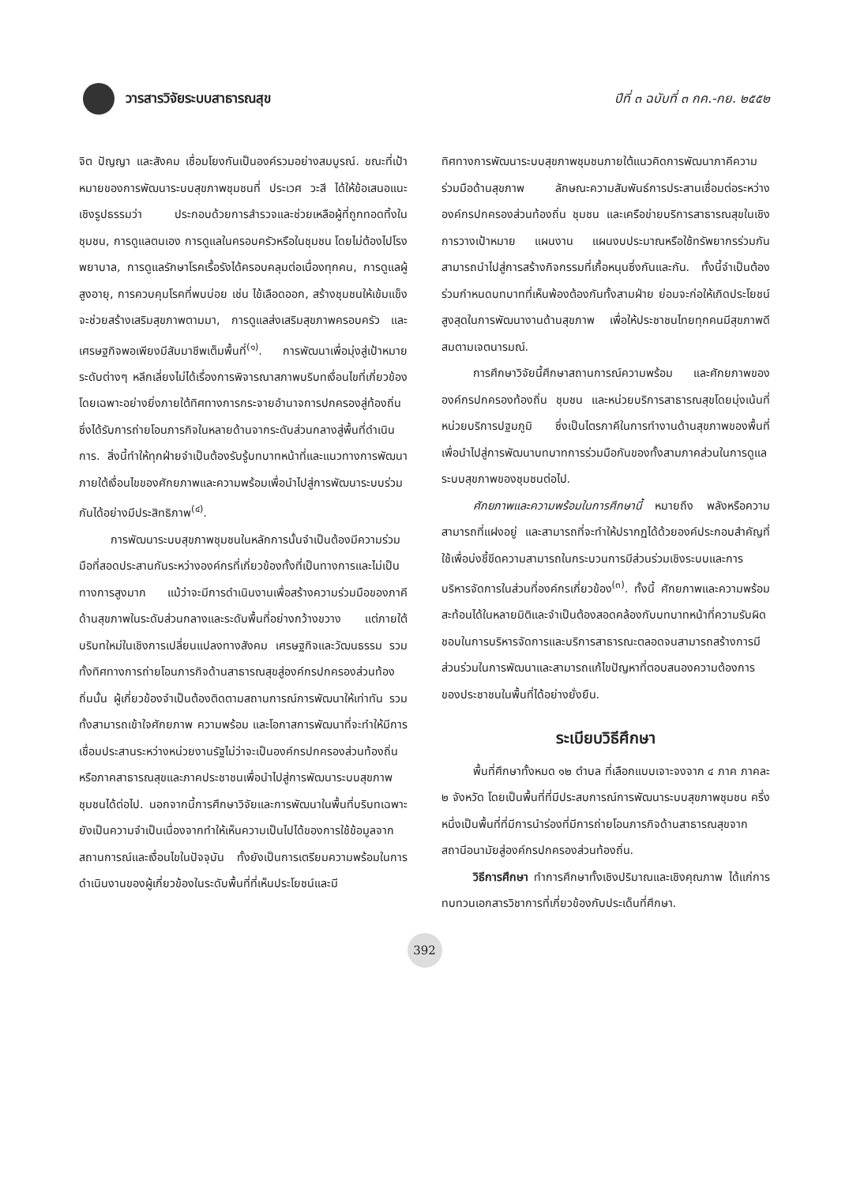วารสารวิจัยระบบสาธารณสุข ปีที่ ๓ ฉบับที่ ๓ กค.-กย. ๒๕๕๒
จิต ปัญญา และสังคม เชื่อมโยงกันเป็นองค์รวมอย่างสมบูรณ์. ขณะที่เป้าหมายของการพัฒนาระบบสุขภาพชุมชนที่ ประเวศ วะสี ได้ให้ข้อเสนอแนะเชิงรูปธรรมว่า ประกอบด้วยการสำรวจและช่วยเหลือผู้ที่ถูกทอดทิ้งในชุมชน, การดูแลตนเอง การดูแลในครอบครัวหรือในชุมชน โดยไม่ต้องไปโรงพยาบาล, การดูแลรักษาโรคเรื้อรังได้ครอบคลุมต่อเนื่องทุกคน, การดูแลผู้สูงอายุ, การควบคุมโรคที่พบบ่อย เช่น ไข้เลือดออก, สร้างชุมชนให้เข้มแข็ง จะช่วยสร้างเสริมสุขภาพตามมา, การดูแลส่งเสริมสุขภาพครอบครัว และเศรษฐกิจพอเพียงมีสัมมาชีพเต็มพื้นที่<sup>(๑)</sup>. การพัฒนาเพื่อมุ่งสู่เป้าหมายระดับต่างๆ หลีกเลี่ยงไม่ได้เรื่องการพิจารณาสภาพบริบทเงื่อนไขที่เกี่ยวข้อง โดยเฉพาะอย่างยิ่งภายใต้ทิศทางการกระจายอำนาจการปกครองสู่ท้องถิ่น ซึ่งได้รับการถ่ายโอนภารกิจในหลายด้านจากระดับส่วนกลางสู่พื้นที่ดำเนินการ. สิ่งนี้ทำให้ทุกฝ่ายจำเป็นต้องรับรู้บทบาทหน้าที่และแนวทางการพัฒนาภายใต้เงื่อนไขของศักยภาพและความพร้อมเพื่อนำไปสู่การพัฒนาระบบร่วมกันได้อย่างมีประสิทธิภาพ<sup>(๔)</sup>.
การพัฒนาระบบสุขภาพชุมชนในหลักการนั้นจำเป็นต้องมีความร่วมมือที่สอดประสานกันระหว่างองค์กรที่เกี่ยวข้องทั้งที่เป็นทางการและไม่เป็นทางการสูงมาก แม้ว่าจะมีการดำเนินงานเพื่อสร้างความร่วมมือของภาคีด้านสุขภาพในระดับส่วนกลางและระดับพื้นที่อย่างกว้างขวาง แต่ภายใต้บริบทใหม่ในเชิงการเปลี่ยนแปลงทางสังคม เศรษฐกิจและวัฒนธรรม รวมทั้งทิศทางการถ่ายโอนภารกิจด้านสาธารณสุขสู่องค์กรปกครองส่วนท้องถิ่นนั้น ผู้เกี่ยวข้องจำเป็นต้องติดตามสถานการณ์การพัฒนาให้เท่าทัน รวมทั้งสามารถเข้าใจศักยภาพ ความพร้อม และโอกาสการพัฒนาที่จะทำให้มีการเชื่อมประสานระหว่างหน่วยงานรัฐไม่ว่าจะเป็นองค์กรปกครองส่วนท้องถิ่น หรือภาคสาธารณสุขและภาคประชาชนเพื่อนำไปสู่การพัฒนาระบบสุขภาพชุมชนได้ต่อไป. นอกจากนี้การศึกษาวิจัยและการพัฒนาในพื้นที่บริบทเฉพาะยังเป็นความจำเป็นเนื่องจากทำให้เห็นความเป็นไปได้ของการใช้ข้อมูลจากสถานการณ์และเงื่อนไขในปัจจุบัน ทั้งยังเป็นการเตรียมความพร้อมในการดำเนินงานของผู้เกี่ยวข้องในระดับพื้นที่ที่เห็นประโยชน์และมี
ทิศทางการพัฒนาระบบสุขภาพชุมชนภายใต้แนวคิดการพัฒนาภาคีความร่วมมือด้านสุขภาพ ลักษณะความสัมพันธ์การประสานเชื่อมต่อระหว่าง องค์กรปกครองส่วนท้องถิ่น ชุมชน และเครือข่ายบริการสาธารณสุขในเชิงการวางเป้าหมาย แผนงาน แผนงบประมาณหรือใช้ทรัพยากรร่วมกันสามารถนำไปสู่การสร้างกิจกรรมที่เกื้อหนุนซึ่งกันและกัน. ทั้งนี้จำเป็นต้องร่วมกำหนดบทบาทที่เห็นพ้องต้องกันทั้งสามฝ่าย ย่อมจะก่อให้เกิดประโยชน์สูงสุดในการพัฒนางานด้านสุขภาพ เพื่อให้ประชาชนไทยทุกคนมีสุขภาพดี สมตามเจตนารมณ์.
การศึกษาวิจัยนี้ศึกษาสถานการณ์ความพร้อม และศักยภาพขององค์กรปกครองท้องถิ่น ชุมชน และหน่วยบริการสาธารณสุขโดยมุ่งเน้นที่หน่วยบริการปฐมภูมิ ซึ่งเป็นไตรภาคีในการทำงานด้านสุขภาพของพื้นที่ เพื่อนำไปสู่การพัฒนาบทบาทการร่วมมือกันของทั้งสามภาคส่วนในการดูแลระบบสุขภาพของชุมชนต่อไป.
ศักยภาพและความพร้อมในการศึกษานี้ หมายถึง พลังหรือความสามารถที่แฝงอยู่ และสามารถที่จะทำให้ปรากฏได้ด้วยองค์ประกอบสำคัญที่ใช้เพื่อบ่งชี้ขีดความสามารถในกระบวนการมีส่วนร่วมเชิงระบบและการบริหารจัดการในส่วนที่องค์กรเกี่ยวข้อง<sup>(๓)</sup>. ทั้งนี้ ศักยภาพและความพร้อมสะท้อนได้ในหลายมิติและจำเป็นต้องสอดคล้องกับบทบาทหน้าที่ความรับผิดชอบในการบริหารจัดการและบริการสาธารณะตลอดจนสามารถสร้างการมีส่วนร่วมในการพัฒนาและสามารถแก้ไขปัญหาที่ตอบสนองความต้องการของประชาชนในพื้นที่ได้อย่างยั่งยืน.
ระเบียบวิธีศึกษา
พื้นที่ศึกษาทั้งหมด ๑๒ ตำบล ที่เลือกแบบเจาะจงจาก ๔ ภาค ภาคละ ๒ จังหวัด โดยเป็นพื้นที่ที่มีประสบการณ์การพัฒนาระบบสุขภาพชุมชน ครึ่งหนึ่งเป็นพื้นที่ที่มีการนำร่องที่มีการถ่ายโอนภารกิจด้านสาธารณสุขจากสถานีอนามัยสู่องค์กรปกครองส่วนท้องถิ่น.
วิธีการศึกษา ทำการศึกษาทั้งเชิงปริมาณและเชิงคุณภาพ ได้แก่การทบทวนเอกสารวิชาการที่เกี่ยวข้องกับประเด็นที่ศึกษา.
392